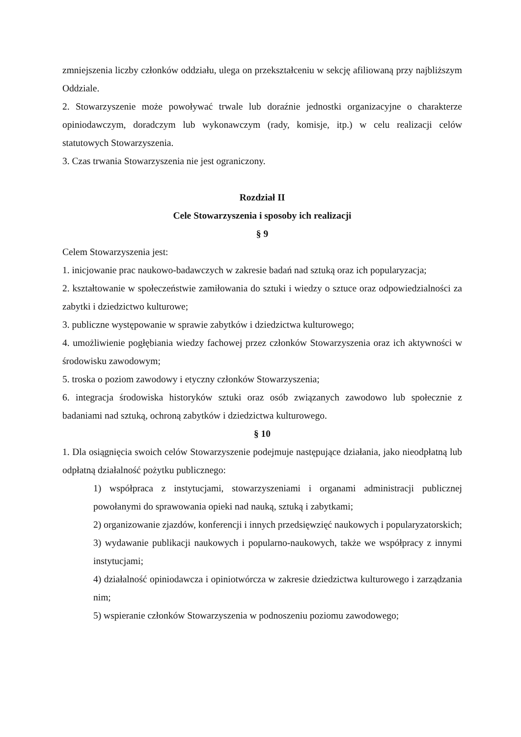zmniejszenia liczby członków oddziału, ulega on przekształceniu w sekcję afiliowaną przy najbliższym Oddziale.
2. Stowarzyszenie może powoływać trwale lub doraźnie jednostki organizacyjne o charakterze opiniodawczym, doradczym lub wykonawczym (rady, komisje, itp.) w celu realizacji celów statutowych Stowarzyszenia.
3. Czas trwania Stowarzyszenia nie jest ograniczony.
Rozdział II
Cele Stowarzyszenia i sposoby ich realizacji
§ 9
Celem Stowarzyszenia jest:
1. inicjowanie prac naukowo-badawczych w zakresie badań nad sztuką oraz ich popularyzacja;
2. kształtowanie w społeczeństwie zamiłowania do sztuki i wiedzy o sztuce oraz odpowiedzialności za zabytki i dziedzictwo kulturowe;
3. publiczne występowanie w sprawie zabytków i dziedzictwa kulturowego;
4. umożliwienie pogłębiania wiedzy fachowej przez członków Stowarzyszenia oraz ich aktywności w środowisku zawodowym;
5. troska o poziom zawodowy i etyczny członków Stowarzyszenia;
6. integracja środowiska historyków sztuki oraz osób związanych zawodowo lub społecznie z badaniami nad sztuką, ochroną zabytków i dziedzictwa kulturowego.
§ 10
1. Dla osiągnięcia swoich celów Stowarzyszenie podejmuje następujące działania, jako nieodpłatną lub odpłatną działalność pożytku publicznego:
1) współpraca z instytucjami, stowarzyszeniami i organami administracji publicznej powołanymi do sprawowania opieki nad nauką, sztuką i zabytkami;
2) organizowanie zjazdów, konferencji i innych przedsięwzięć naukowych i popularyzatorskich;
3) wydawanie publikacji naukowych i popularno-naukowych, także we współpracy z innymi instytucjami;
4) działalność opiniodawcza i opiniotwórcza w zakresie dziedzictwa kulturowego i zarządzania nim;
5) wspieranie członków Stowarzyszenia w podnoszeniu poziomu zawodowego;